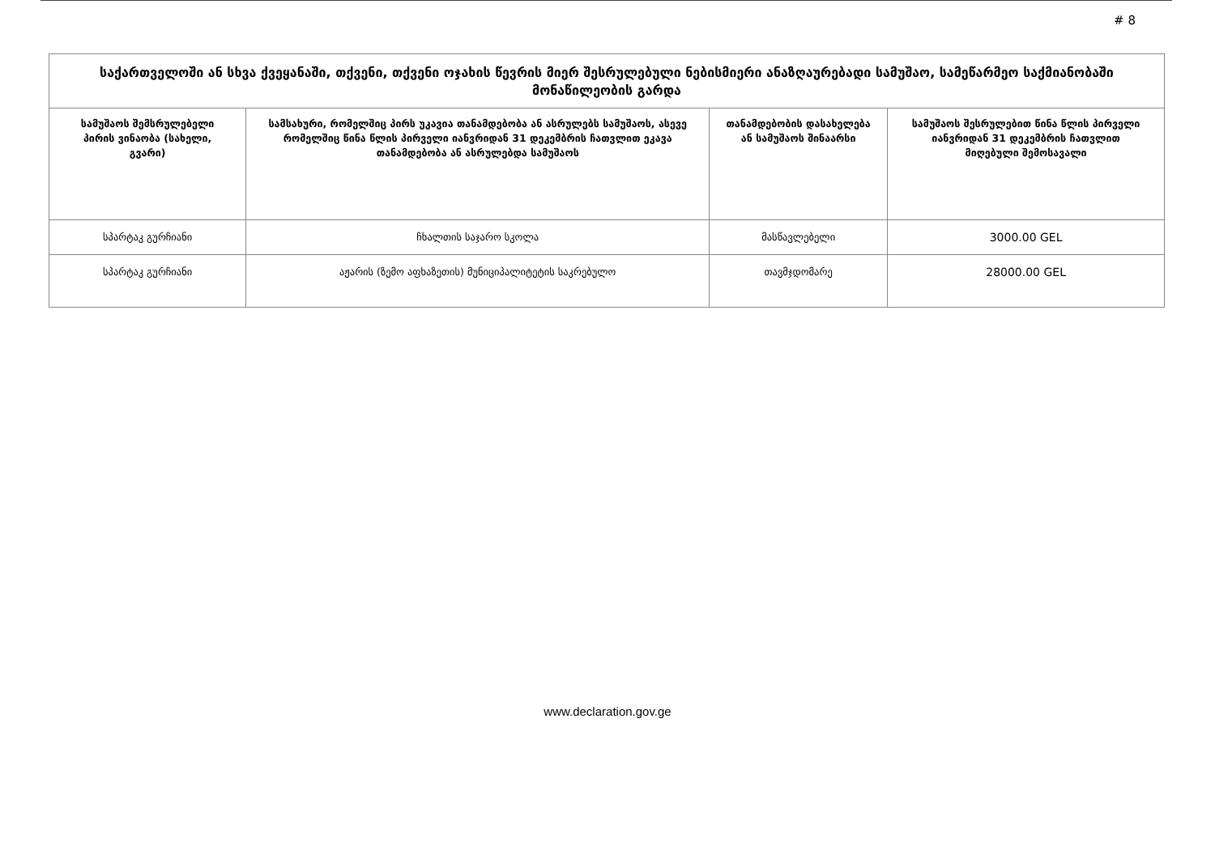# 8
| საქართველოში ან სხვა ქვეყანაში, თქვენი, თქვენი ოჯახის წევრის მიერ შესრულებული ნებისმიერი ანაზღაურებადი სამუშაო, სამეწარმეო საქმიანობაში მონაწილეობის გარდა | | | |
| --- | --- | --- | --- |
| სამუშაოს შემსრულებელი პირის ვინაობა (სახელი, გვარი) | სამსახური, რომელშიც პირს უკავია თანამდებობა ან ასრულებს სამუშაოს, ასევე რომელშიც წინა წლის პირველი იანვრიდან 31 დეკემბრის ჩათვლით ეკავა თანამდებობა ან ასრულებდა სამუშაოს | თანამდებობის დასახელება ან სამუშაოს შინაარსი | სამუშაოს შესრულებით წინა წლის პირველი იანვრიდან 31 დეკემბრის ჩათვლით მიღებული შემოსავალი |
| სპარტაკ გურჩიანი | ჩხალთის საჯარო სკოლა | მასწავლებელი | 3000.00 GEL |
| სპარტაკ გურჩიანი | აჟარის (ზემო აფხაზეთის) მუნიციპალიტეტის საკრებულო | თავმჯდომარე | 28000.00 GEL |
www.declaration.gov.ge